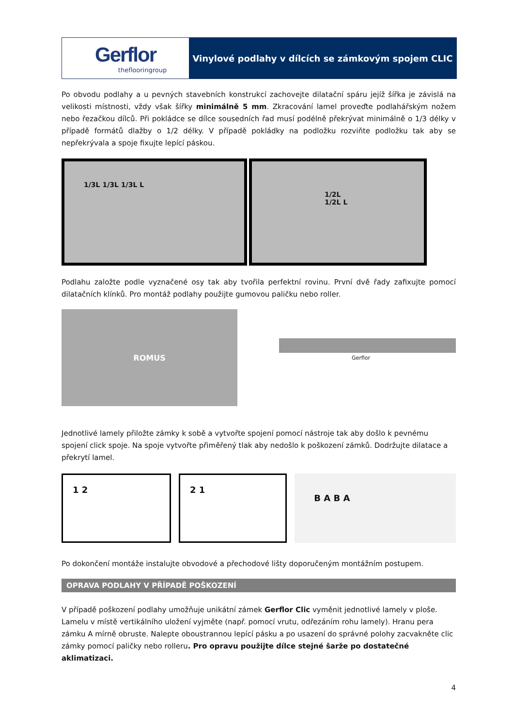Gerflor
theflooringroup
Vinylové podlahy v dílcích se zámkovým spojem CLIC
Po obvodu podlahy a u pevných stavebních konstrukcí zachovejte dilatační spáru jejíž šířka je závislá na velikosti místnosti, vždy však šířky minimálně 5 mm. Zkracování lamel proveďte podlahářským nožem nebo řezačkou dílců. Při pokládce se dílce sousedních řad musí podélně překrývat minimálně o 1/3 délky v případě formátů dlažby o 1/2 délky. V případě pokládky na podložku rozviňte podložku tak aby se nepřekrývala a spoje fixujte lepící páskou.
1/3L 1/3L 1/3L L
1/2L 1/2L L
Podlahu založte podle vyznačené osy tak aby tvořila perfektní rovinu. První dvě řady zafixujte pomocí dilatačních klínků. Pro montáž podlahy použijte gumovou paličku nebo roller.
ROMUS
Gerflor
Jednotlivé lamely přiložte zámky k sobě a vytvořte spojení pomocí nástroje tak aby došlo k pevnému spojení click spoje. Na spoje vytvořte přiměřený tlak aby nedošlo k poškození zámků. Dodržujte dilatace a překrytí lamel.
1 2 2 1
B A B A
Po dokončení montáže instalujte obvodové a přechodové lišty doporučeným montážním postupem.
OPRAVA PODLAHY V PŘÍPADĚ POŠKOZENÍ
V případě poškození podlahy umožňuje unikátní zámek Gerflor Clic vyměnit jednotlivé lamely v ploše. Lamelu v místě vertikálního uložení vyjměte (např. pomocí vrutu, odřezáním rohu lamely). Hranu pera zámku A mírně obruste. Nalepte oboustrannou lepící pásku a po usazení do správné polohy zacvakněte clic zámky pomocí paličky nebo rolleru. Pro opravu použijte dílce stejné šarže po dostatečné aklimatizaci.
4